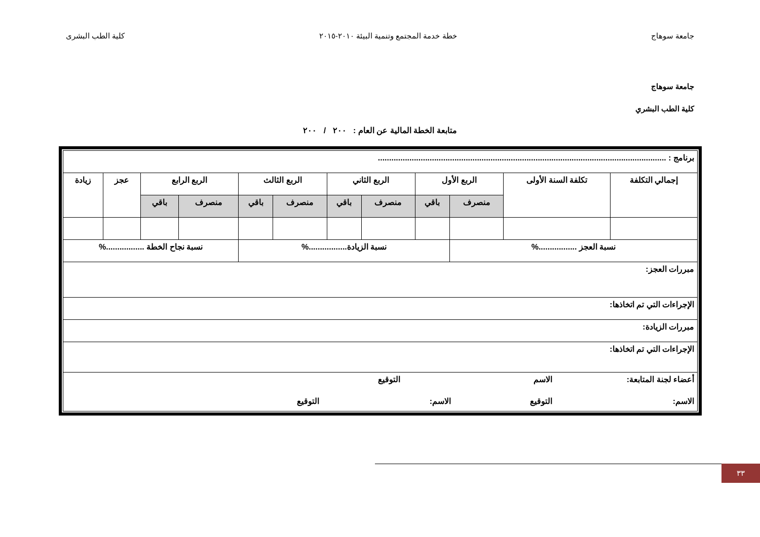جامعة سوهاج خطة خدمة المجتمع وتنمية البيئة ٢٠١٠-٢٠١٥ كلية الطب البشرى
جامعة سوهاج
كلية الطب البشري
متابعة الخطة المالية عن العام : ٢٠٠ / ٢٠٠
| برنامج : ................................................................................................................................ | | | | | | | | | | | |
| إجمالي التكلفة | تكلفة السنة الأولى | الربع الأول | | الربع الثاني | | الربع الثالث | | الربع الرابع | | عجز | زيادة |
| | | منصرف | باقي | منصرف | باقي | منصرف | باقي | منصرف | باقي | | |
| نسبة العجز .................% | | | نسبة الزيادة.................% | | | | | نسبة نجاح الخطة .................% | | | |
| مبررات العجز: | | | | | | | | | | | |
| الإجراءات التي تم اتخاذها: | | | | | | | | | | | |
| مبررات الزيادة: | | | | | | | | | | | |
| الإجراءات التي تم اتخاذها: | | | | | | | | | | | |
| أعضاء لجنة المتابعة: الاسم التوقيع الاسم: التوقيع الاسم: التوقيع | | | | | | | | | | | |
٣٣